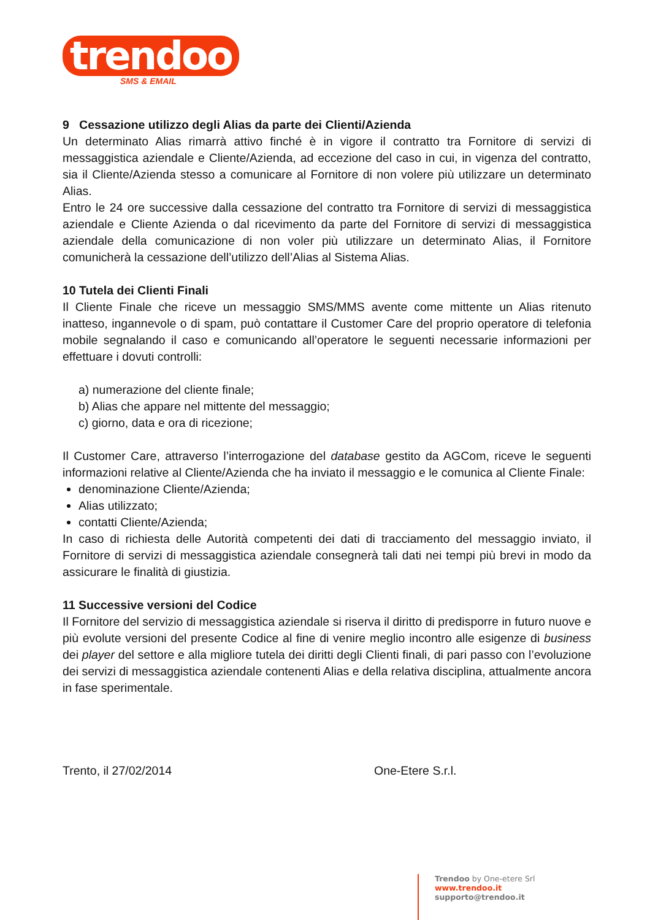trendoo
SMS & EMAIL
9 Cessazione utilizzo degli Alias da parte dei Clienti/Azienda
Un determinato Alias rimarrà attivo finché è in vigore il contratto tra Fornitore di servizi di messaggistica aziendale e Cliente/Azienda, ad eccezione del caso in cui, in vigenza del contratto, sia il Cliente/Azienda stesso a comunicare al Fornitore di non volere più utilizzare un determinato Alias.
Entro le 24 ore successive dalla cessazione del contratto tra Fornitore di servizi di messaggistica aziendale e Cliente Azienda o dal ricevimento da parte del Fornitore di servizi di messaggistica aziendale della comunicazione di non voler più utilizzare un determinato Alias, il Fornitore comunicherà la cessazione dell’utilizzo dell’Alias al Sistema Alias.
10 Tutela dei Clienti Finali
Il Cliente Finale che riceve un messaggio SMS/MMS avente come mittente un Alias ritenuto inatteso, ingannevole o di spam, può contattare il Customer Care del proprio operatore di telefonia mobile segnalando il caso e comunicando all’operatore le seguenti necessarie informazioni per effettuare i dovuti controlli:
a) numerazione del cliente finale;
b) Alias che appare nel mittente del messaggio;
c) giorno, data e ora di ricezione;
Il Customer Care, attraverso l’interrogazione del database gestito da AGCom, riceve le seguenti informazioni relative al Cliente/Azienda che ha inviato il messaggio e le comunica al Cliente Finale:
denominazione Cliente/Azienda;
Alias utilizzato;
contatti Cliente/Azienda;
In caso di richiesta delle Autorità competenti dei dati di tracciamento del messaggio inviato, il Fornitore di servizi di messaggistica aziendale consegnerà tali dati nei tempi più brevi in modo da assicurare le finalità di giustizia.
11 Successive versioni del Codice
Il Fornitore del servizio di messaggistica aziendale si riserva il diritto di predisporre in futuro nuove e più evolute versioni del presente Codice al fine di venire meglio incontro alle esigenze di business dei player del settore e alla migliore tutela dei diritti degli Clienti finali, di pari passo con l’evoluzione dei servizi di messaggistica aziendale contenenti Alias e della relativa disciplina, attualmente ancora in fase sperimentale.
Trento, il 27/02/2014 One-Etere S.r.l.
Trendoo by One-etere Srl
www.trendoo.it
supporto@trendoo.it